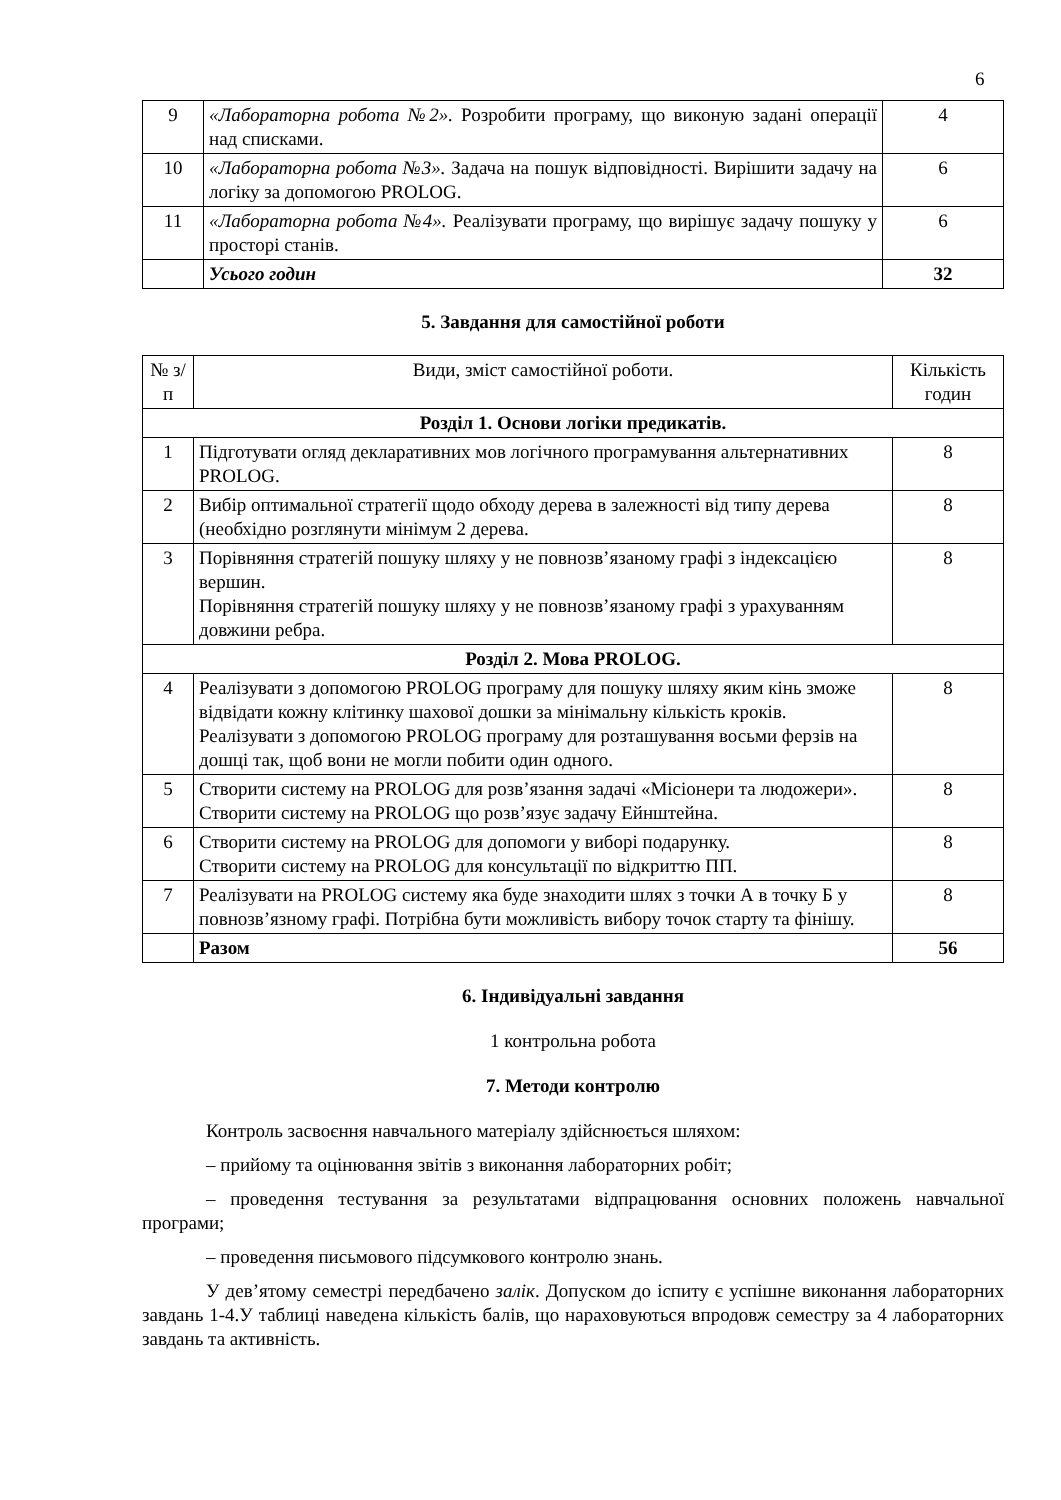6
| 9 | «Лабораторна робота №2». Розробити програму, що виконую задані операції над списками. | 4 |
| 10 | «Лабораторна робота №3». Задача на пошук відповідності. Вирішити задачу на логіку за допомогою PROLOG. | 6 |
| 11 | «Лабораторна робота №4». Реалізувати програму, що вирішує задачу пошуку у просторі станів. | 6 |
| | Усього годин | 32 |
5. Завдання для самостійної роботи
| № з/п | Види, зміст самостійної роботи. | Кількість годин |
| --- | --- | --- |
| Розділ 1. Основи логіки предикатів. | | |
| 1 | Підготувати огляд декларативних мов логічного програмування альтернативних PROLOG. | 8 |
| 2 | Вибір оптимальної стратегії щодо обходу дерева в залежності від типу дерева (необхідно розглянути мінімум 2 дерева. | 8 |
| 3 | Порівняння стратегій пошуку шляху у не повнозв’язаному графі з індексацією вершин. Порівняння стратегій пошуку шляху у не повнозв’язаному графі з урахуванням довжини ребра. | 8 |
| Розділ 2. Мова PROLOG. | | |
| 4 | Реалізувати з допомогою PROLOG програму для пошуку шляху яким кінь зможе відвідати кожну клітинку шахової дошки за мінімальну кількість кроків. Реалізувати з допомогою PROLOG програму для розташування восьми ферзів на дошці так, щоб вони не могли побити один одного. | 8 |
| 5 | Створити систему на PROLOG для розв’язання задачі «Місіонери та людожери». Створити систему на PROLOG що розв’язує задачу Ейнштейна. | 8 |
| 6 | Створити систему на PROLOG для допомоги у виборі подарунку. Створити систему на PROLOG для консультації по відкриттю ПП. | 8 |
| 7 | Реалізувати на PROLOG систему яка буде знаходити шлях з точки А в точку Б у повнозв’язному графі. Потрібна бути можливість вибору точок старту та фінішу. | 8 |
| | Разом | 56 |
6. Індивідуальні завдання
1 контрольна робота
7. Методи контролю
Контроль засвоєння навчального матеріалу здійснюється шляхом:
– прийому та оцінювання звітів з виконання лабораторних робіт;
– проведення тестування за результатами відпрацювання основних положень навчальної програми;
– проведення письмового підсумкового контролю знань.
У дев’ятому семестрі передбачено залік. Допуском до іспиту є успішне виконання лабораторних завдань 1-4.У таблиці наведена кількість балів, що нараховуються впродовж семестру за 4 лабораторних завдань та активність.